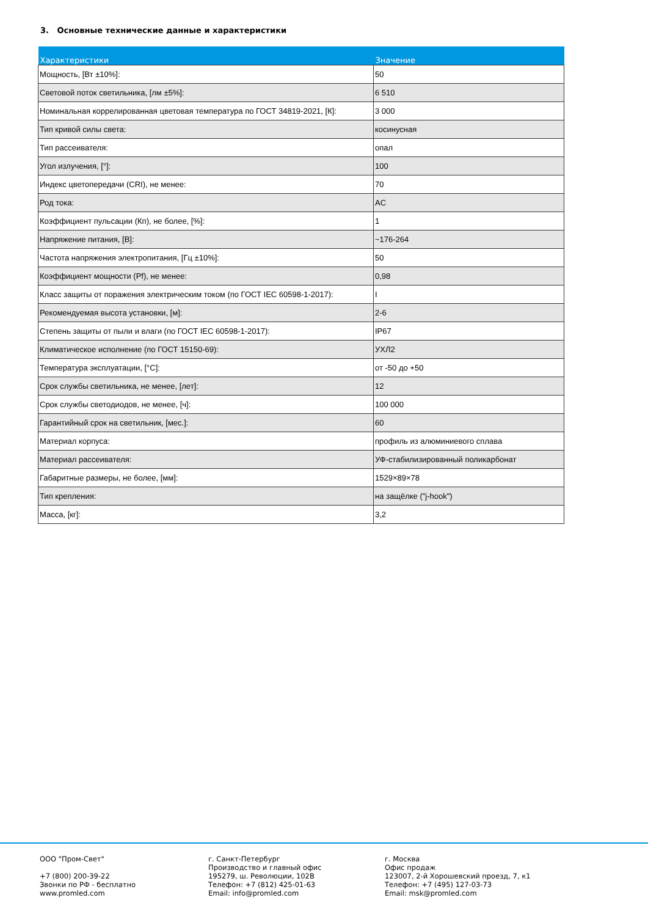3. Основные технические данные и характеристики
| Характеристики | Значение |
| --- | --- |
| Мощность, [Вт ±10%]: | 50 |
| Световой поток светильника, [лм ±5%]: | 6 510 |
| Номинальная коррелированная цветовая температура по ГОСТ 34819-2021, [К]: | 3 000 |
| Тип кривой силы света: | косинусная |
| Тип рассеивателя: | опал |
| Угол излучения, [°]: | 100 |
| Индекс цветопередачи (CRI), не менее: | 70 |
| Род тока: | AC |
| Коэффициент пульсации (Кп), не более, [%]: | 1 |
| Напряжение питания, [В]: | ~176-264 |
| Частота напряжения электропитания, [Гц ±10%]: | 50 |
| Коэффициент мощности (Pf), не менее: | 0,98 |
| Класс защиты от поражения электрическим током (по ГОСТ IEC 60598-1-2017): | I |
| Рекомендуемая высота установки, [м]: | 2-6 |
| Степень защиты от пыли и влаги (по ГОСТ IEC 60598-1-2017): | IP67 |
| Климатическое исполнение (по ГОСТ 15150-69): | УХЛ2 |
| Температура эксплуатации, [°C]: | от -50 до +50 |
| Срок службы светильника, не менее, [лет]: | 12 |
| Срок службы светодиодов, не менее, [ч]: | 100 000 |
| Гарантийный срок на светильник, [мес.]: | 60 |
| Материал корпуса: | профиль из алюминиевого сплава |
| Материал рассеивателя: | УФ-стабилизированный поликарбонат |
| Габаритные размеры, не более, [мм]: | 1529×89×78 |
| Тип крепления: | на защёлке ("j-hook") |
| Масса, [кг]: | 3,2 |
ООО "Пром-Свет" +7 (800) 200-39-22 Звонки по РФ - бесплатно www.promled.com
г. Санкт-Петербург Производство и главный офис 195279, ш. Революции, 102В Телефон: +7 (812) 425-01-63 Email: info@promled.com
г. Москва Офис продаж 123007, 2-й Хорошевский проезд, 7, к1 Телефон: +7 (495) 127-03-73 Email: msk@promled.com